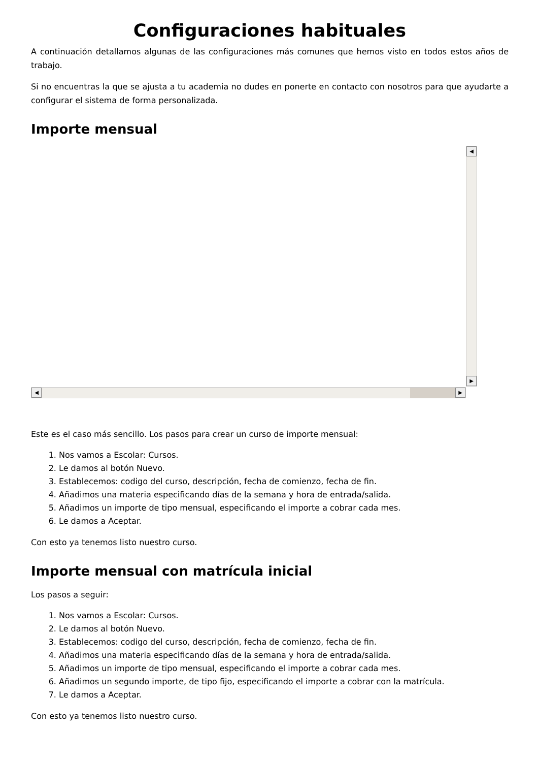Configuraciones habituales
A continuación detallamos algunas de las configuraciones más comunes que hemos visto en todos estos años de trabajo.
Si no encuentras la que se ajusta a tu academia no dudes en ponerte en contacto con nosotros para que ayudarte a configurar el sistema de forma personalizada.
Importe mensual
◀
▶
◀ ▶
Este es el caso más sencillo. Los pasos para crear un curso de importe mensual:
1. Nos vamos a Escolar: Cursos.
2. Le damos al botón Nuevo.
3. Establecemos: codigo del curso, descripción, fecha de comienzo, fecha de fin.
4. Añadimos una materia especificando días de la semana y hora de entrada/salida.
5. Añadimos un importe de tipo mensual, especificando el importe a cobrar cada mes.
6. Le damos a Aceptar.
Con esto ya tenemos listo nuestro curso.
Importe mensual con matrícula inicial
Los pasos a seguir:
1. Nos vamos a Escolar: Cursos.
2. Le damos al botón Nuevo.
3. Establecemos: codigo del curso, descripción, fecha de comienzo, fecha de fin.
4. Añadimos una materia especificando días de la semana y hora de entrada/salida.
5. Añadimos un importe de tipo mensual, especificando el importe a cobrar cada mes.
6. Añadimos un segundo importe, de tipo fijo, especificando el importe a cobrar con la matrícula.
7. Le damos a Aceptar.
Con esto ya tenemos listo nuestro curso.